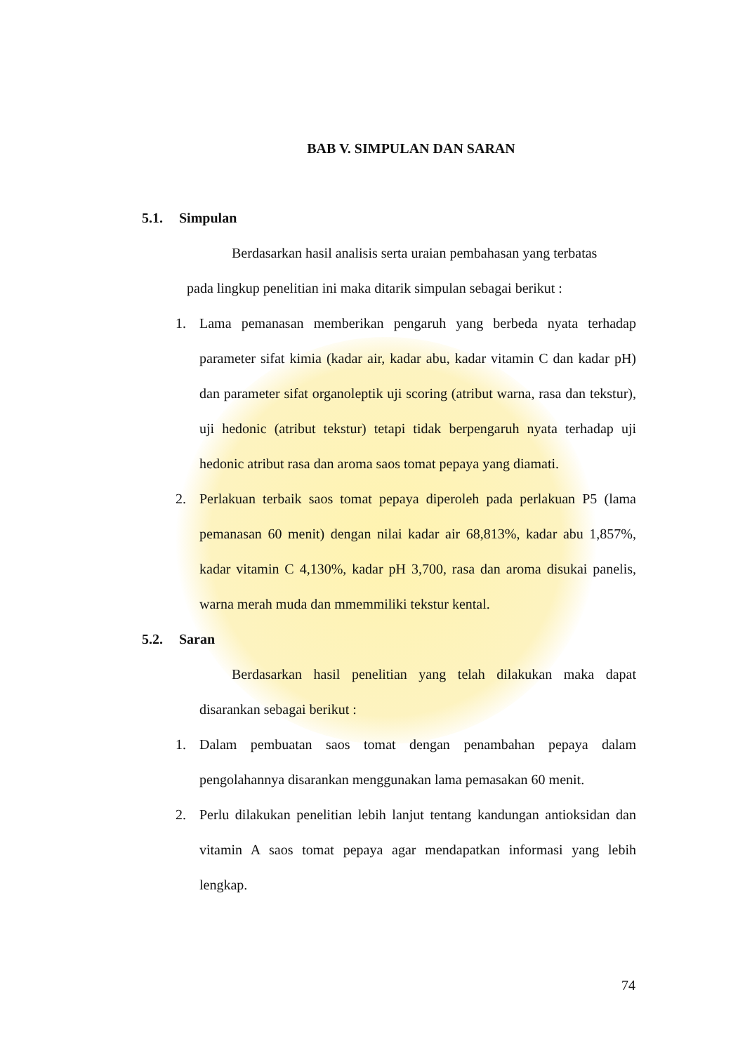BAB V. SIMPULAN DAN SARAN
5.1. Simpulan
Berdasarkan hasil analisis serta uraian pembahasan yang terbatas
pada lingkup penelitian ini maka ditarik simpulan sebagai berikut :
1. Lama pemanasan memberikan pengaruh yang berbeda nyata terhadap parameter sifat kimia (kadar air, kadar abu, kadar vitamin C dan kadar pH) dan parameter sifat organoleptik uji scoring (atribut warna, rasa dan tekstur), uji hedonic (atribut tekstur) tetapi tidak berpengaruh nyata terhadap uji hedonic atribut rasa dan aroma saos tomat pepaya yang diamati.
2. Perlakuan terbaik saos tomat pepaya diperoleh pada perlakuan P5 (lama pemanasan 60 menit) dengan nilai kadar air 68,813%, kadar abu 1,857%, kadar vitamin C 4,130%, kadar pH 3,700, rasa dan aroma disukai panelis, warna merah muda dan mmemmiliki tekstur kental.
5.2. Saran
Berdasarkan hasil penelitian yang telah dilakukan maka dapat disarankan sebagai berikut :
1. Dalam pembuatan saos tomat dengan penambahan pepaya dalam pengolahannya disarankan menggunakan lama pemasakan 60 menit.
2. Perlu dilakukan penelitian lebih lanjut tentang kandungan antioksidan dan vitamin A saos tomat pepaya agar mendapatkan informasi yang lebih lengkap.
74